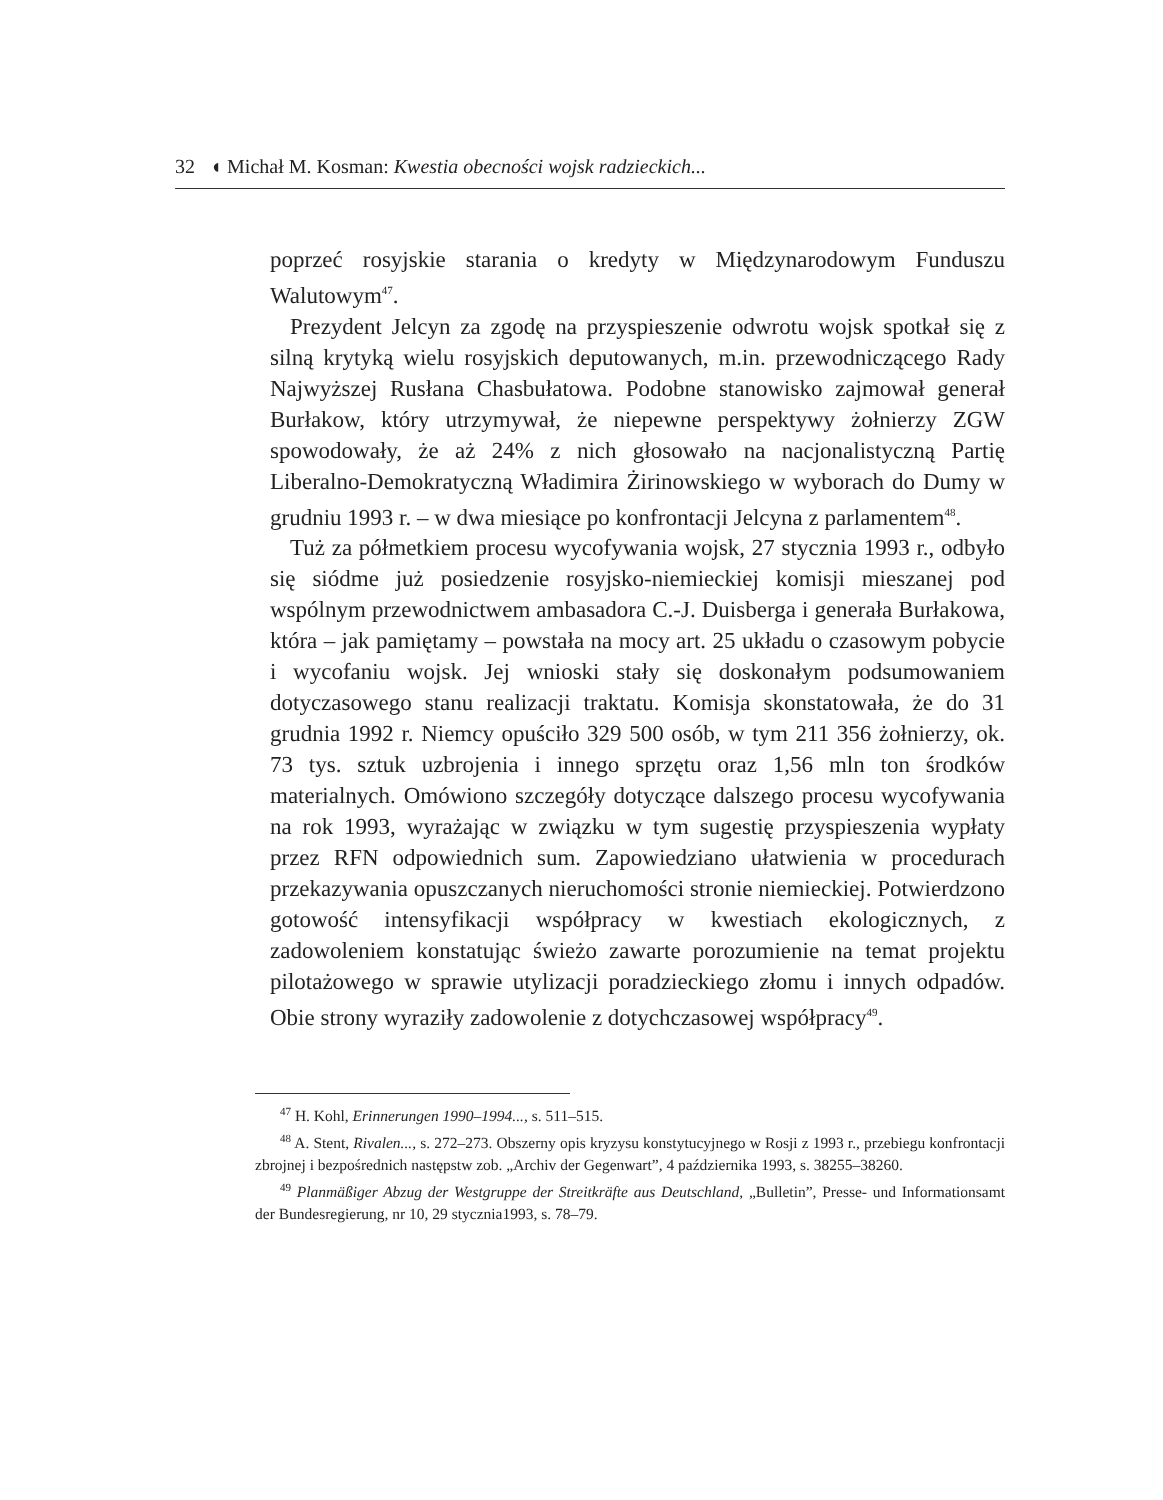32 ◖ Michał M. Kosman: Kwestia obecności wojsk radzieckich...
poprzeć rosyjskie starania o kredyty w Międzynarodowym Funduszu Walutowym<sup>47</sup>.
Prezydent Jelcyn za zgodę na przyspieszenie odwrotu wojsk spotkał się z silną krytyką wielu rosyjskich deputowanych, m.in. przewodniczącego Rady Najwyższej Rusłana Chasbułatowa. Podobne stanowisko zajmował generał Burłakow, który utrzymywał, że niepewne perspektywy żołnierzy ZGW spowodowały, że aż 24% z nich głosowało na nacjonalistyczną Partię Liberalno-Demokratyczną Władimira Żirinowskiego w wyborach do Dumy w grudniu 1993 r. – w dwa miesiące po konfrontacji Jelcyna z parlamentem<sup>48</sup>.
Tuż za półmetkiem procesu wycofywania wojsk, 27 stycznia 1993 r., odbyło się siódme już posiedzenie rosyjsko-niemieckiej komisji mieszanej pod wspólnym przewodnictwem ambasadora C.-J. Duisberga i generała Burłakowa, która – jak pamiętamy – powstała na mocy art. 25 układu o czasowym pobycie i wycofaniu wojsk. Jej wnioski stały się doskonałym podsumowaniem dotyczasowego stanu realizacji traktatu. Komisja skonstatowała, że do 31 grudnia 1992 r. Niemcy opuściło 329 500 osób, w tym 211 356 żołnierzy, ok. 73 tys. sztuk uzbrojenia i innego sprzętu oraz 1,56 mln ton środków materialnych. Omówiono szczegóły dotyczące dalszego procesu wycofywania na rok 1993, wyrażając w związku w tym sugestię przyspieszenia wypłaty przez RFN odpowiednich sum. Zapowiedziano ułatwienia w procedurach przekazywania opuszczanych nieruchomości stronie niemieckiej. Potwierdzono gotowość intensyfikacji współpracy w kwestiach ekologicznych, z zadowoleniem konstatując świeżo zawarte porozumienie na temat projektu pilotażowego w sprawie utylizacji poradzieckiego złomu i innych odpadów. Obie strony wyraziły zadowolenie z dotychczasowej współpracy<sup>49</sup>.
<sup>47</sup> H. Kohl, Erinnerungen 1990–1994..., s. 511–515.
<sup>48</sup> A. Stent, Rivalen..., s. 272–273. Obszerny opis kryzysu konstytucyjnego w Rosji z 1993 r., przebiegu konfrontacji zbrojnej i bezpośrednich następstw zob. „Archiv der Gegenwart”, 4 października 1993, s. 38255–38260.
<sup>49</sup> Planmäßiger Abzug der Westgruppe der Streitkräfte aus Deutschland, „Bulletin”, Presse- und Informationsamt der Bundesregierung, nr 10, 29 stycznia1993, s. 78–79.